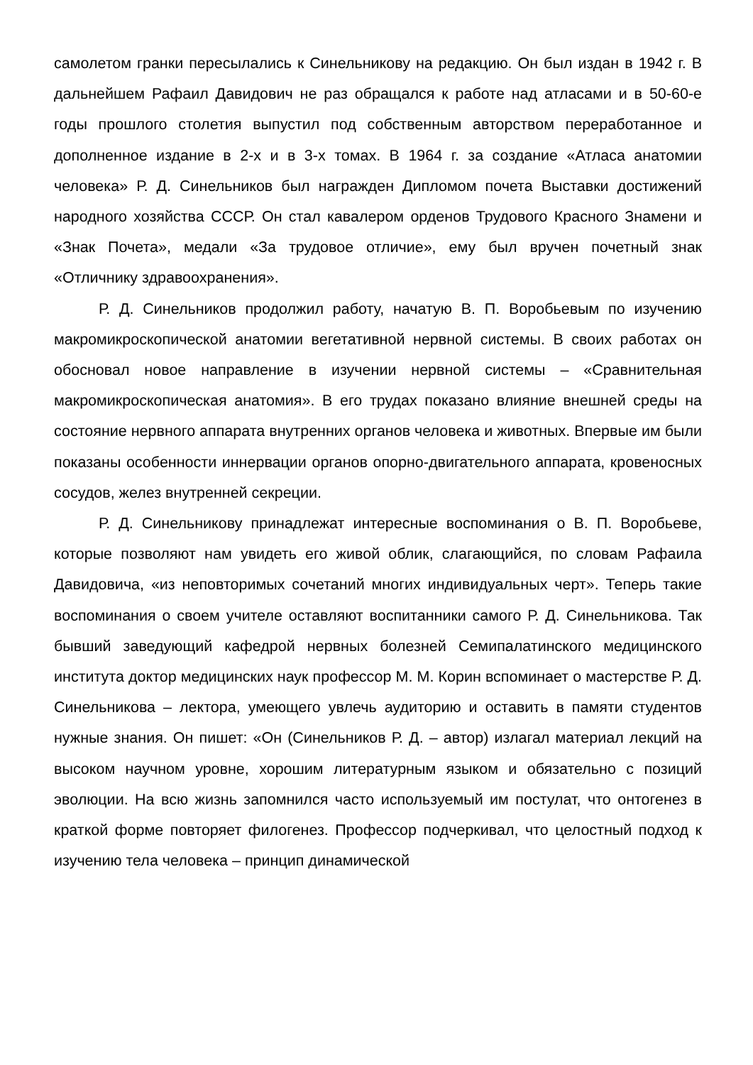самолетом гранки пересылались к Синельникову на редакцию. Он был издан в 1942 г. В дальнейшем Рафаил Давидович не раз обращался к работе над атласами и в 50-60-е годы прошлого столетия выпустил под собственным авторством переработанное и дополненное издание в 2-х и в 3-х томах. В 1964 г. за создание «Атласа анатомии человека» Р. Д. Синельников был награжден Дипломом почета Выставки достижений народного хозяйства СССР. Он стал кавалером орденов Трудового Красного Знамени и «Знак Почета», медали «За трудовое отличие», ему был вручен почетный знак «Отличнику здравоохранения».
Р. Д. Синельников продолжил работу, начатую В. П. Воробьевым по изучению макромикроскопической анатомии вегетативной нервной системы. В своих работах он обосновал новое направление в изучении нервной системы – «Сравнительная макромикроскопическая анатомия». В его трудах показано влияние внешней среды на состояние нервного аппарата внутренних органов человека и животных. Впервые им были показаны особенности иннервации органов опорно-двигательного аппарата, кровеносных сосудов, желез внутренней секреции.
Р. Д. Синельникову принадлежат интересные воспоминания о В. П. Воробьеве, которые позволяют нам увидеть его живой облик, слагающийся, по словам Рафаила Давидовича, «из неповторимых сочетаний многих индивидуальных черт». Теперь такие воспоминания о своем учителе оставляют воспитанники самого Р. Д. Синельникова. Так бывший заведующий кафедрой нервных болезней Семипалатинского медицинского института доктор медицинских наук профессор М. М. Корин вспоминает о мастерстве Р. Д. Синельникова – лектора, умеющего увлечь аудиторию и оставить в памяти студентов нужные знания. Он пишет: «Он (Синельников Р. Д. – автор) излагал материал лекций на высоком научном уровне, хорошим литературным языком и обязательно с позиций эволюции. На всю жизнь запомнился часто используемый им постулат, что онтогенез в краткой форме повторяет филогенез. Профессор подчеркивал, что целостный подход к изучению тела человека – принцип динамической